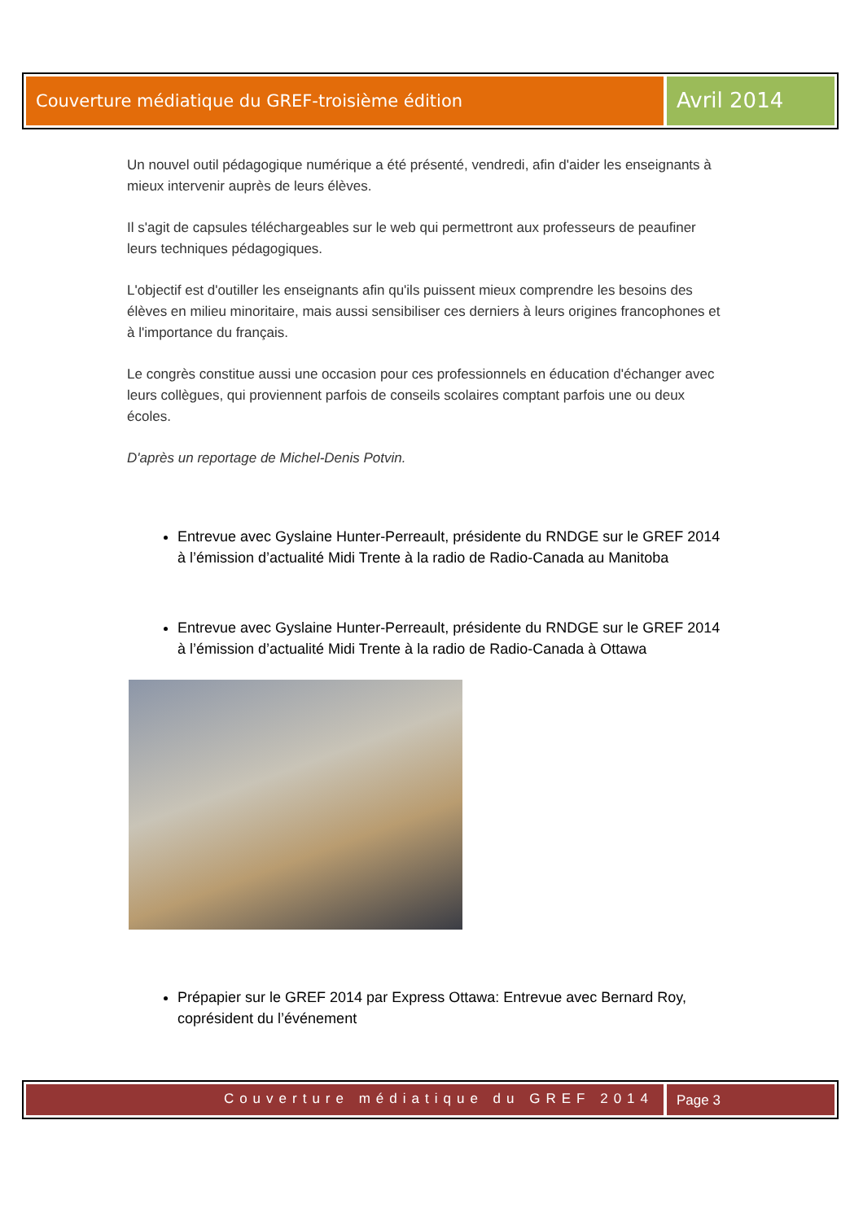Couverture médiatique du GREF-troisième édition
Avril 2014
Un nouvel outil pédagogique numérique a été présenté, vendredi, afin d'aider les enseignants à mieux intervenir auprès de leurs élèves.
Il s'agit de capsules téléchargeables sur le web qui permettront aux professeurs de peaufiner leurs techniques pédagogiques.
L'objectif est d'outiller les enseignants afin qu'ils puissent mieux comprendre les besoins des élèves en milieu minoritaire, mais aussi sensibiliser ces derniers à leurs origines francophones et à l'importance du français.
Le congrès constitue aussi une occasion pour ces professionnels en éducation d'échanger avec leurs collègues, qui proviennent parfois de conseils scolaires comptant parfois une ou deux écoles.
D'après un reportage de Michel-Denis Potvin.
Entrevue avec Gyslaine Hunter-Perreault, présidente du RNDGE sur le GREF 2014 à l’émission d’actualité Midi Trente à la radio de Radio-Canada au Manitoba
Entrevue avec Gyslaine Hunter-Perreault, présidente du RNDGE sur le GREF 2014 à l’émission d’actualité Midi Trente à la radio de Radio-Canada à Ottawa
Prépapier sur le GREF 2014 par Express Ottawa: Entrevue avec Bernard Roy, coprésident du l’événement
Couverture médiatique du GREF 2014
Page 3